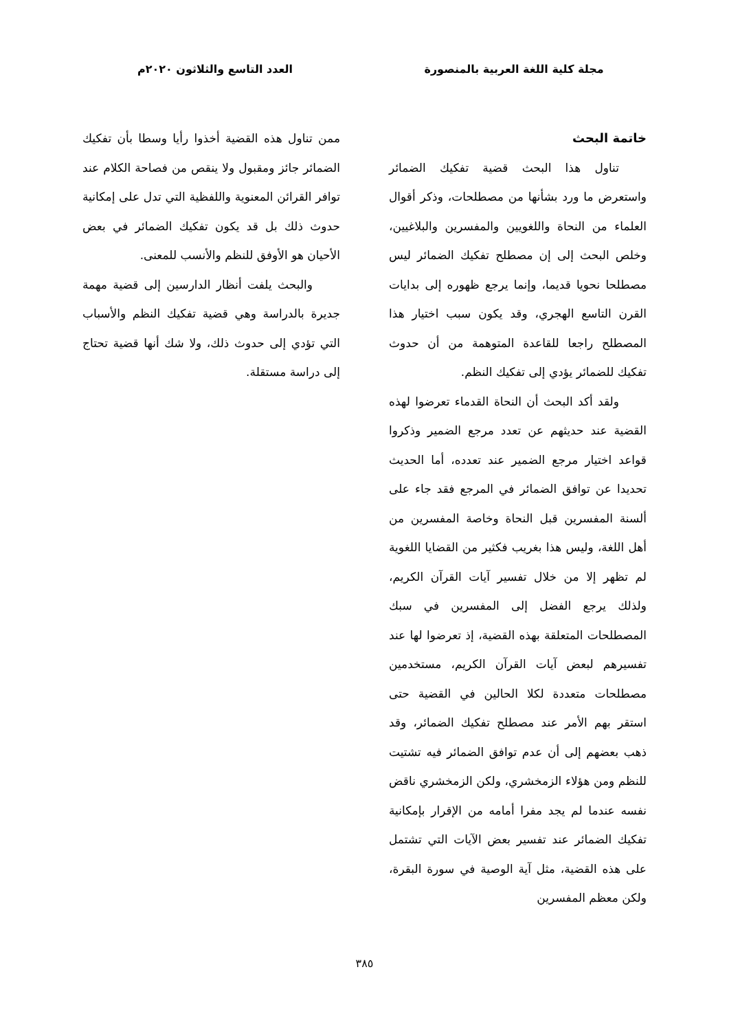مجلة كلية اللغة العربية بالمنصورة
العدد التاسع والثلاثون ٢٠٢٠م
خاتمة البحث
تناول هذا البحث قضية تفكيك الضمائر واستعرض ما ورد بشأنها من مصطلحات، وذكر أقوال العلماء من النحاة واللغويين والمفسرين والبلاغيين، وخلص البحث إلى إن مصطلح تفكيك الضمائر ليس مصطلحا نحويا قديما، وإنما يرجع ظهوره إلى بدايات القرن التاسع الهجري، وقد يكون سبب اختيار هذا المصطلح راجعا للقاعدة المتوهمة من أن حدوث تفكيك للضمائر يؤدي إلى تفكيك النظم.
ولقد أكد البحث أن النحاة القدماء تعرضوا لهذه القضية عند حديثهم عن تعدد مرجع الضمير وذكروا قواعد اختيار مرجع الضمير عند تعدده، أما الحديث تحديدا عن توافق الضمائر في المرجع فقد جاء على ألسنة المفسرين قبل النحاة وخاصة المفسرين من أهل اللغة، وليس هذا بغريب فكثير من القضايا اللغوية لم تظهر إلا من خلال تفسير آيات القرآن الكريم، ولذلك يرجع الفضل إلى المفسرين في سبك المصطلحات المتعلقة بهذه القضية، إذ تعرضوا لها عند تفسيرهم لبعض آيات القرآن الكريم، مستخدمين مصطلحات متعددة لكلا الحالين في القضية حتى استقر بهم الأمر عند مصطلح تفكيك الضمائر، وقد ذهب بعضهم إلى أن عدم توافق الضمائر فيه تشتيت للنظم ومن هؤلاء الزمخشري، ولكن الزمخشري ناقض نفسه عندما لم يجد مفرا أمامه من الإقرار بإمكانية تفكيك الضمائر عند تفسير بعض الآيات التي تشتمل على هذه القضية، مثل آية الوصية في سورة البقرة، ولكن معظم المفسرين
ممن تناول هذه القضية أخذوا رأيا وسطا بأن تفكيك الضمائر جائز ومقبول ولا ينقص من فصاحة الكلام عند توافر القرائن المعنوية واللفظية التي تدل على إمكانية حدوث ذلك بل قد يكون تفكيك الضمائر في بعض الأحيان هو الأوفق للنظم والأنسب للمعنى.
والبحث يلفت أنظار الدارسين إلى قضية مهمة جديرة بالدراسة وهي قضية تفكيك النظم والأسباب التي تؤدي إلى حدوث ذلك، ولا شك أنها قضية تحتاج إلى دراسة مستقلة.
٣٨٥